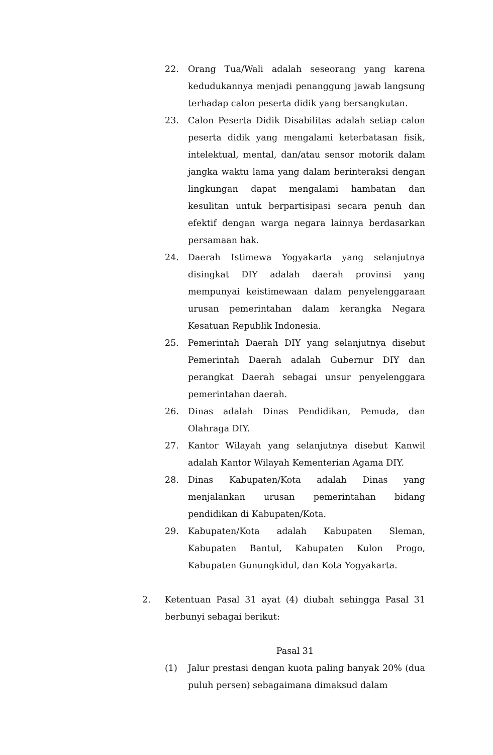22. Orang Tua/Wali adalah seseorang yang karena kedudukannya menjadi penanggung jawab langsung terhadap calon peserta didik yang bersangkutan.
23. Calon Peserta Didik Disabilitas adalah setiap calon peserta didik yang mengalami keterbatasan fisik, intelektual, mental, dan/atau sensor motorik dalam jangka waktu lama yang dalam berinteraksi dengan lingkungan dapat mengalami hambatan dan kesulitan untuk berpartisipasi secara penuh dan efektif dengan warga negara lainnya berdasarkan persamaan hak.
24. Daerah Istimewa Yogyakarta yang selanjutnya disingkat DIY adalah daerah provinsi yang mempunyai keistimewaan dalam penyelenggaraan urusan pemerintahan dalam kerangka Negara Kesatuan Republik Indonesia.
25. Pemerintah Daerah DIY yang selanjutnya disebut Pemerintah Daerah adalah Gubernur DIY dan perangkat Daerah sebagai unsur penyelenggara pemerintahan daerah.
26. Dinas adalah Dinas Pendidikan, Pemuda, dan Olahraga DIY.
27. Kantor Wilayah yang selanjutnya disebut Kanwil adalah Kantor Wilayah Kementerian Agama DIY.
28. Dinas Kabupaten/Kota adalah Dinas yang menjalankan urusan pemerintahan bidang pendidikan di Kabupaten/Kota.
29. Kabupaten/Kota adalah Kabupaten Sleman, Kabupaten Bantul, Kabupaten Kulon Progo, Kabupaten Gunungkidul, dan Kota Yogyakarta.
2. Ketentuan Pasal 31 ayat (4) diubah sehingga Pasal 31 berbunyi sebagai berikut:
Pasal 31
(1) Jalur prestasi dengan kuota paling banyak 20% (dua puluh persen) sebagaimana dimaksud dalam